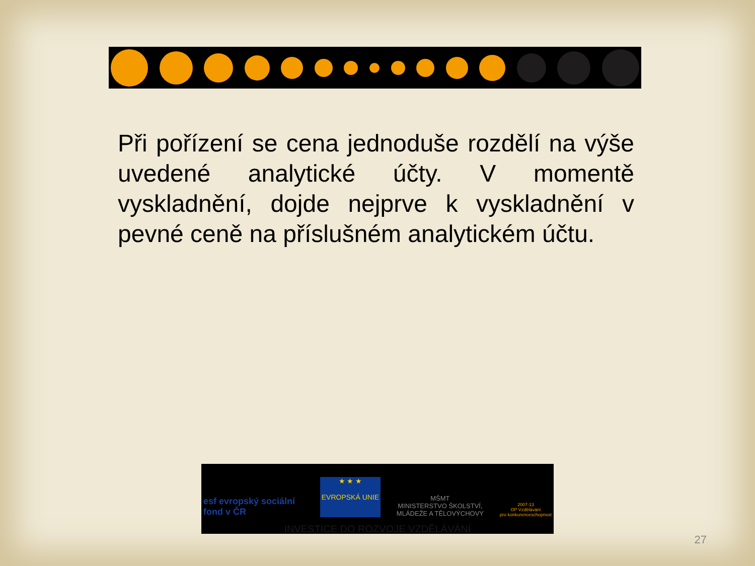Při pořízení se cena jednoduše rozdělí na výše uvedené analytické účty. V momentě vyskladnění, dojde nejprve k vyskladnění v pevné ceně na příslušném analytickém účtu.
esf evropský sociální fond v ČR
★ ★ ★
EVROPSKÁ UNIE
MŠMT
MINISTERSTVO ŠKOLSTVÍ,
MLÁDEŽE A TĚLOVÝCHOVY
2007-13
OP Vzdělávání
pro konkurenceschopnost
INVESTICE DO ROZVOJE VZDĚLÁVÁNÍ
27